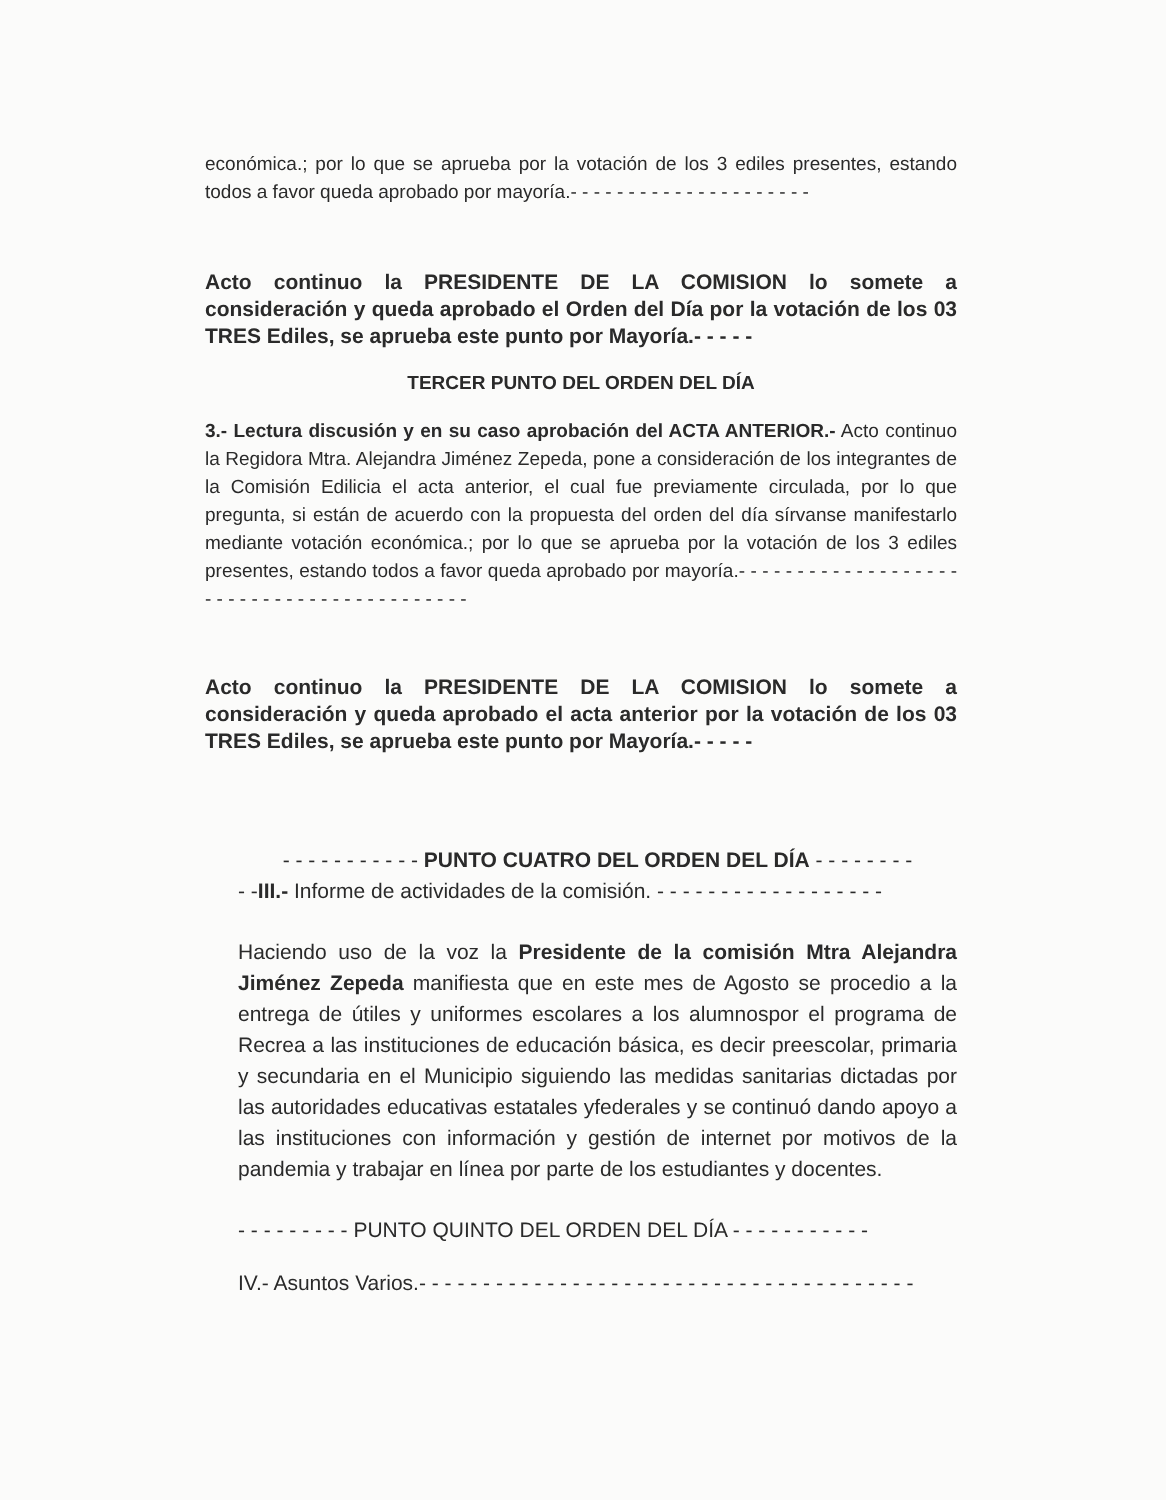económica.; por lo que se aprueba por la votación de los 3 ediles presentes, estando todos a favor queda aprobado por mayoría.- - - - - - - - - - - - - - - - - - - - -
Acto continuo la PRESIDENTE DE LA COMISION lo somete a consideración y queda aprobado el Orden del Día por la votación de los 03 TRES Ediles, se aprueba este punto por Mayoría.- - - - -
TERCER PUNTO DEL ORDEN DEL DÍA
3.- Lectura discusión y en su caso aprobación del ACTA ANTERIOR.- Acto continuo la Regidora Mtra. Alejandra Jiménez Zepeda, pone a consideración de los integrantes de la Comisión Edilicia el acta anterior, el cual fue previamente circulada, por lo que pregunta, si están de acuerdo con la propuesta del orden del día sírvanse manifestarlo mediante votación económica.; por lo que se aprueba por la votación de los 3 ediles presentes, estando todos a favor queda aprobado por mayoría.- - - - - - - - - - - - - - - - - - - - - - - - - - - - - - - - - - - - - - - - - -
Acto continuo la PRESIDENTE DE LA COMISION lo somete a consideración y queda aprobado el acta anterior por la votación de los 03 TRES Ediles, se aprueba este punto por Mayoría.- - - - -
- - - - - - - - - - - PUNTO CUATRO DEL ORDEN DEL DÍA - - - - - - - -
- -III.- Informe de actividades de la comisión. - - - - - - - - - - - - - - - - - -
Haciendo uso de la voz la Presidente de la comisión Mtra Alejandra Jiménez Zepeda manifiesta que en este mes de Agosto se procedio a la entrega de útiles y uniformes escolares a los alumnospor el programa de Recrea a las instituciones de educación básica, es decir preescolar, primaria y secundaria en el Municipio siguiendo las medidas sanitarias dictadas por las autoridades educativas estatales yfederales y se continuó dando apoyo a las instituciones con información y gestión de internet por motivos de la pandemia y trabajar en línea por parte de los estudiantes y docentes.
- - - - - - - - - PUNTO QUINTO DEL ORDEN DEL DÍA - - - - - - - - - - -
IV.- Asuntos Varios.- - - - - - - - - - - - - - - - - - - - - - - - - - - - - - - - - - - - - - -